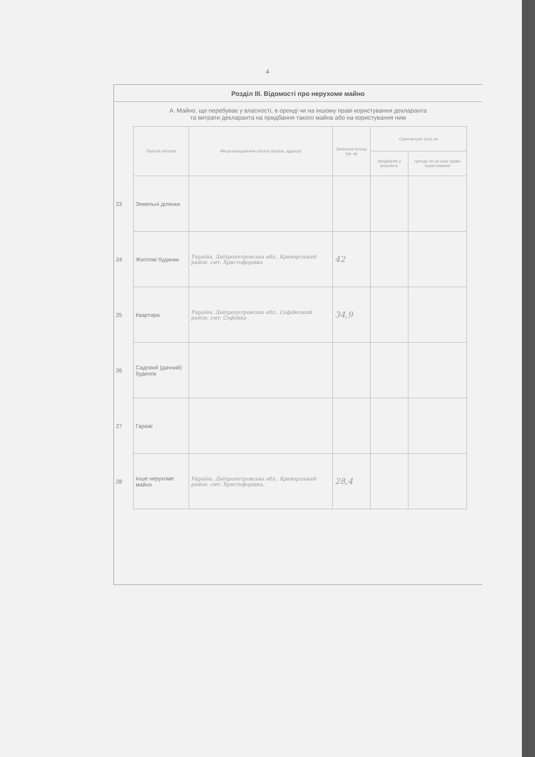4
Розділ III. Відомості про нерухоме майно
А. Майно, що перебуває у власності, в оренді чи на іншому праві користування декларанта
та витрати декларанта на придбання такого майна або на користування ним
| | Перелік об'єктів | Місцезнаходження об'єкта (країна, адреса) | Загальна площа (кв. м) | Сума витрат (грн) на | |
| --- | --- | --- | --- | --- | --- |
| | | | | придбання у власність | оренду чи на інше право користування |
| 23 | Земельні ділянки | | | | |
| 24 | Житлові будинки | Україна, Дніпропетровська обл., Криворізький район, смт. Христофорівка | 42 | | |
| 25 | Квартири | Україна, Дніпропетровська обл., Софіївський район, смт. Софіївка | 34,9 | | |
| 26 | Садовий (дачний) будинок | | | | |
| 27 | Гаражі | | | | |
| 28 | Інше нерухоме майно | Україна, Дніпропетровська обл., Криворізький район, смт. Христофорівка, | 28,4 | | |